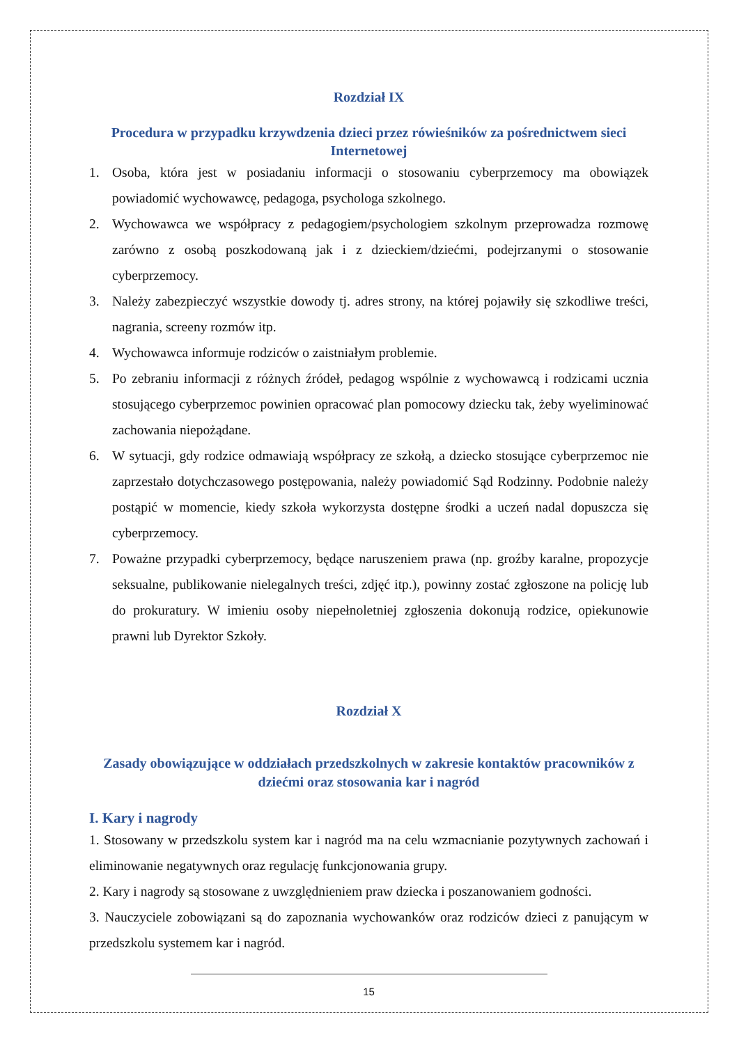Rozdział IX
Procedura w przypadku krzywdzenia dzieci przez rówieśników za pośrednictwem sieci Internetowej
1. Osoba, która jest w posiadaniu informacji o stosowaniu cyberprzemocy ma obowiązek powiadomić wychowawcę, pedagoga, psychologa szkolnego.
2. Wychowawca we współpracy z pedagogiem/psychologiem szkolnym przeprowadza rozmowę zarówno z osobą poszkodowaną jak i z dzieckiem/dziećmi, podejrzanymi o stosowanie cyberprzemocy.
3. Należy zabezpieczyć wszystkie dowody tj. adres strony, na której pojawiły się szkodliwe treści, nagrania, screeny rozmów itp.
4. Wychowawca informuje rodziców o zaistniałym problemie.
5. Po zebraniu informacji z różnych źródeł, pedagog wspólnie z wychowawcą i rodzicami ucznia stosującego cyberprzemoc powinien opracować plan pomocowy dziecku tak, żeby wyeliminować zachowania niepożądane.
6. W sytuacji, gdy rodzice odmawiają współpracy ze szkołą, a dziecko stosujące cyberprzemoc nie zaprzestało dotychczasowego postępowania, należy powiadomić Sąd Rodzinny. Podobnie należy postąpić w momencie, kiedy szkoła wykorzysta dostępne środki a uczeń nadal dopuszcza się cyberprzemocy.
7. Poważne przypadki cyberprzemocy, będące naruszeniem prawa (np. groźby karalne, propozycje seksualne, publikowanie nielegalnych treści, zdjęć itp.), powinny zostać zgłoszone na policję lub do prokuratury. W imieniu osoby niepełnoletniej zgłoszenia dokonują rodzice, opiekunowie prawni lub Dyrektor Szkoły.
Rozdział X
Zasady obowiązujące w oddziałach przedszkolnych w zakresie kontaktów pracowników z dziećmi oraz stosowania kar i nagród
I. Kary i nagrody
1. Stosowany w przedszkolu system kar i nagród ma na celu wzmacnianie pozytywnych zachowań i eliminowanie negatywnych oraz regulację funkcjonowania grupy.
2. Kary i nagrody są stosowane z uwzględnieniem praw dziecka i poszanowaniem godności.
3. Nauczyciele zobowiązani są do zapoznania wychowanków oraz rodziców dzieci z panującym w przedszkolu systemem kar i nagród.
15